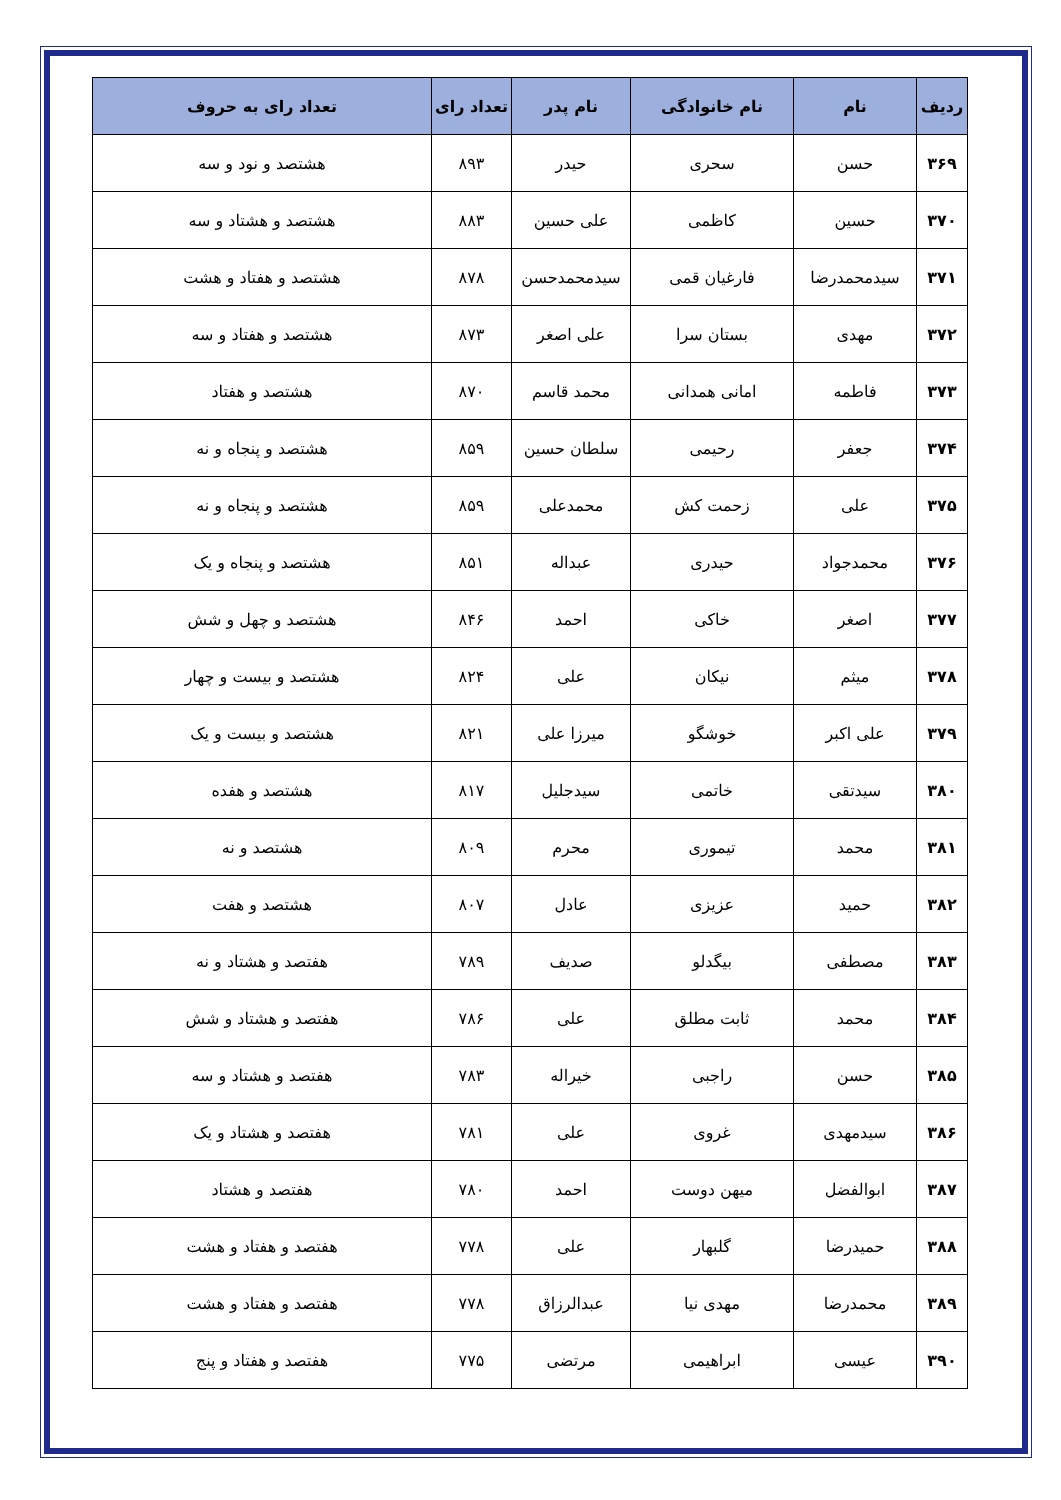| ردیف | نام | نام خانوادگی | نام پدر | تعداد رای | تعداد رای به حروف |
| --- | --- | --- | --- | --- | --- |
| ۳۶۹ | حسن | سحری | حیدر | ۸۹۳ | هشتصد و نود و سه |
| ۳۷۰ | حسین | کاظمی | علی حسین | ۸۸۳ | هشتصد و هشتاد و سه |
| ۳۷۱ | سیدمحمدرضا | فارغیان قمی | سیدمحمدحسن | ۸۷۸ | هشتصد و هفتاد و هشت |
| ۳۷۲ | مهدی | بستان سرا | علی اصغر | ۸۷۳ | هشتصد و هفتاد و سه |
| ۳۷۳ | فاطمه | امانی همدانی | محمد قاسم | ۸۷۰ | هشتصد و هفتاد |
| ۳۷۴ | جعفر | رحیمی | سلطان حسین | ۸۵۹ | هشتصد و پنجاه و نه |
| ۳۷۵ | علی | زحمت کش | محمدعلی | ۸۵۹ | هشتصد و پنجاه و نه |
| ۳۷۶ | محمدجواد | حیدری | عبداله | ۸۵۱ | هشتصد و پنجاه و یک |
| ۳۷۷ | اصغر | خاکی | احمد | ۸۴۶ | هشتصد و چهل و شش |
| ۳۷۸ | میثم | نیکان | علی | ۸۲۴ | هشتصد و بیست و چهار |
| ۳۷۹ | علی اکبر | خوشگو | میرزا علی | ۸۲۱ | هشتصد و بیست و یک |
| ۳۸۰ | سیدتقی | خاتمی | سیدجلیل | ۸۱۷ | هشتصد و هفده |
| ۳۸۱ | محمد | تیموری | محرم | ۸۰۹ | هشتصد و نه |
| ۳۸۲ | حمید | عزیزی | عادل | ۸۰۷ | هشتصد و هفت |
| ۳۸۳ | مصطفی | بیگدلو | صدیف | ۷۸۹ | هفتصد و هشتاد و نه |
| ۳۸۴ | محمد | ثابت مطلق | علی | ۷۸۶ | هفتصد و هشتاد و شش |
| ۳۸۵ | حسن | راجبی | خیراله | ۷۸۳ | هفتصد و هشتاد و سه |
| ۳۸۶ | سیدمهدی | غروی | علی | ۷۸۱ | هفتصد و هشتاد و یک |
| ۳۸۷ | ابوالفضل | میهن دوست | احمد | ۷۸۰ | هفتصد و هشتاد |
| ۳۸۸ | حمیدرضا | گلبهار | علی | ۷۷۸ | هفتصد و هفتاد و هشت |
| ۳۸۹ | محمدرضا | مهدی نیا | عبدالرزاق | ۷۷۸ | هفتصد و هفتاد و هشت |
| ۳۹۰ | عیسی | ابراهیمی | مرتضی | ۷۷۵ | هفتصد و هفتاد و پنج |